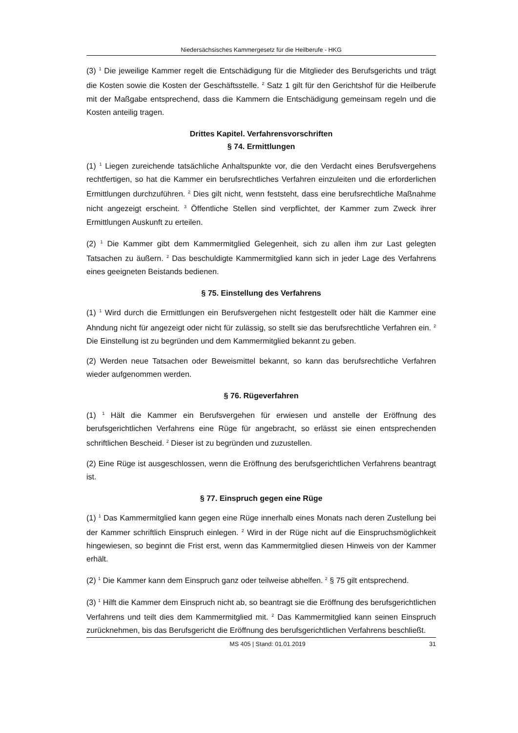Niedersächsisches Kammergesetz für die Heilberufe - HKG
(3) <sup>1</sup> Die jeweilige Kammer regelt die Entschädigung für die Mitglieder des Berufsgerichts und trägt die Kosten sowie die Kosten der Geschäftsstelle. <sup>2</sup> Satz 1 gilt für den Gerichtshof für die Heilberufe mit der Maßgabe entsprechend, dass die Kammern die Entschädigung gemeinsam regeln und die Kosten anteilig tragen.
Drittes Kapitel. Verfahrensvorschriften
§ 74. Ermittlungen
(1) <sup>1</sup> Liegen zureichende tatsächliche Anhaltspunkte vor, die den Verdacht eines Berufsvergehens rechtfertigen, so hat die Kammer ein berufsrechtliches Verfahren einzuleiten und die erforderlichen Ermittlungen durchzuführen. <sup>2</sup> Dies gilt nicht, wenn feststeht, dass eine berufsrechtliche Maßnahme nicht angezeigt erscheint. <sup>3</sup> Öffentliche Stellen sind verpflichtet, der Kammer zum Zweck ihrer Ermittlungen Auskunft zu erteilen.
(2) <sup>1</sup> Die Kammer gibt dem Kammermitglied Gelegenheit, sich zu allen ihm zur Last gelegten Tatsachen zu äußern. <sup>2</sup> Das beschuldigte Kammermitglied kann sich in jeder Lage des Verfahrens eines geeigneten Beistands bedienen.
§ 75. Einstellung des Verfahrens
(1) <sup>1</sup> Wird durch die Ermittlungen ein Berufsvergehen nicht festgestellt oder hält die Kammer eine Ahndung nicht für angezeigt oder nicht für zulässig, so stellt sie das berufsrechtliche Verfahren ein. <sup>2</sup> Die Einstellung ist zu begründen und dem Kammermitglied bekannt zu geben.
(2) Werden neue Tatsachen oder Beweismittel bekannt, so kann das berufsrechtliche Verfahren wieder aufgenommen werden.
§ 76. Rügeverfahren
(1) <sup>1</sup> Hält die Kammer ein Berufsvergehen für erwiesen und anstelle der Eröffnung des berufsgerichtlichen Verfahrens eine Rüge für angebracht, so erlässt sie einen entsprechenden schriftlichen Bescheid. <sup>2</sup> Dieser ist zu begründen und zuzustellen.
(2) Eine Rüge ist ausgeschlossen, wenn die Eröffnung des berufsgerichtlichen Verfahrens beantragt ist.
§ 77. Einspruch gegen eine Rüge
(1) <sup>1</sup> Das Kammermitglied kann gegen eine Rüge innerhalb eines Monats nach deren Zustellung bei der Kammer schriftlich Einspruch einlegen. <sup>2</sup> Wird in der Rüge nicht auf die Einspruchsmöglichkeit hingewiesen, so beginnt die Frist erst, wenn das Kammermitglied diesen Hinweis von der Kammer erhält.
(2) <sup>1</sup> Die Kammer kann dem Einspruch ganz oder teilweise abhelfen. <sup>2</sup> § 75 gilt entsprechend.
(3) <sup>1</sup> Hilft die Kammer dem Einspruch nicht ab, so beantragt sie die Eröffnung des berufsgerichtlichen Verfahrens und teilt dies dem Kammermitglied mit. <sup>2</sup> Das Kammermitglied kann seinen Einspruch zurücknehmen, bis das Berufsgericht die Eröffnung des berufsgerichtlichen Verfahrens beschließt.
MS 405 | Stand: 01.01.2019 31